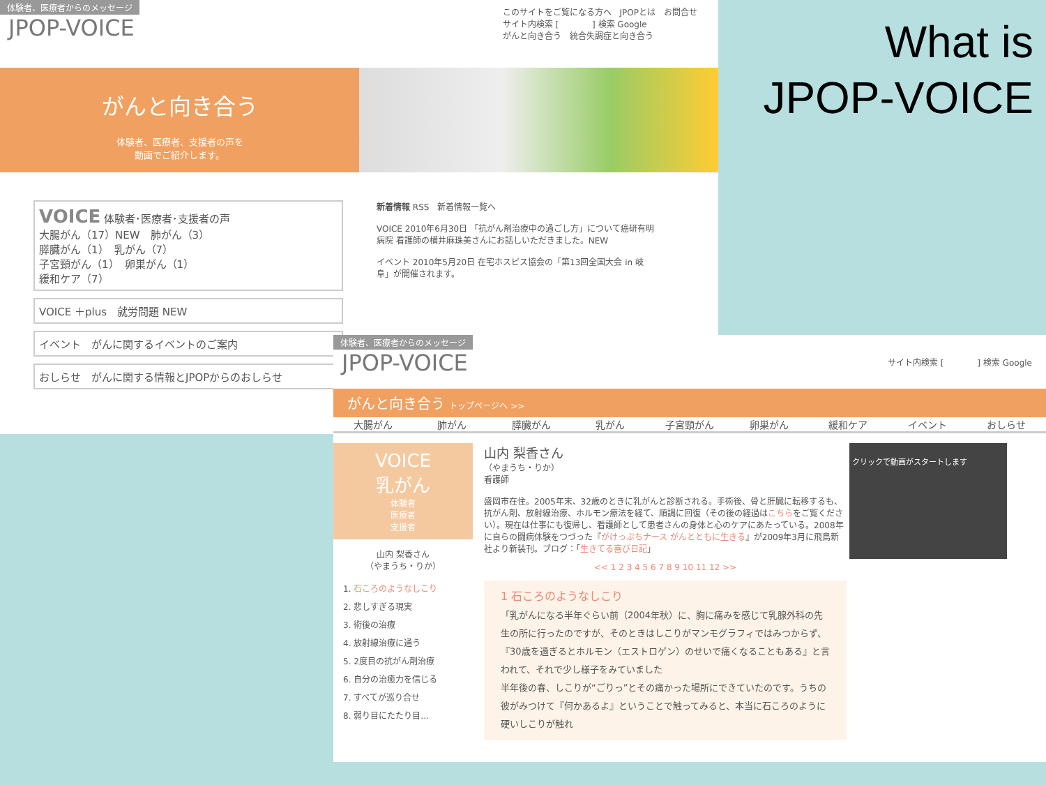What is
JPOP-VOICE
体験者、医療者からのメッセージ
JPOP-VOICE
このサイトをご覧になる方へ　JPOPとは　お問合せ
サイト内検索 [　　　　] 検索 Google
がんと向き合う　統合失調症と向き合う
がんと向き合う
体験者、医療者、支援者の声を
動画でご紹介します。
VOICE 体験者･医療者･支援者の声
大腸がん（17）NEW　肺がん（3）
膵臓がん（1）　乳がん（7）
子宮頸がん（1）　卵巣がん（1）
緩和ケア（7）
VOICE ＋plus　就労問題 NEW
イベント　がんに関するイベントのご案内
おしらせ　がんに関する情報とJPOPからのおしらせ
新着情報 RSS　新着情報一覧へ
VOICE 2010年6月30日 「抗がん剤治療中の過ごし方」について癌研有明病院 看護師の横井麻珠美さんにお話しいただきました。NEW
イベント 2010年5月20日 在宅ホスピス協会の「第13回全国大会 in 岐阜」が開催されます。
体験者、医療者からのメッセージ
JPOP-VOICE
サイト内検索 [　　　　] 検索 Google
がんと向き合う トップページへ >>
大腸がん 肺がん 膵臓がん 乳がん 子宮頸がん 卵巣がん 緩和ケア イベント おしらせ
VOICE
乳がん
体験者
医療者
支援者
山内 梨香さん
（やまうち・りか）
1. 石ころのようなしこり
2. 悲しすぎる現実
3. 術後の治療
4. 放射線治療に通う
5. 2度目の抗がん剤治療
6. 自分の治癒力を信じる
7. すべてが巡り合せ
8. 弱り目にたたり目…
山内 梨香さん
（やまうち・りか）
看護師
盛岡市在住。2005年末、32歳のときに乳がんと診断される。手術後、骨と肝臓に転移するも、抗がん剤、放射線治療、ホルモン療法を経て、順調に回復（その後の経過はこちらをご覧ください）。現在は仕事にも復帰し、看護師として患者さんの身体と心のケアにあたっている。2008年に自らの闘病体験をつづった『がけっぷちナース がんとともに生きる』が2009年3月に飛鳥新社より新装刊。ブログ：「生きてる喜び日記」
<< 1 2 3 4 5 6 7 8 9 10 11 12 >>
1 石ころのようなしこり
「乳がんになる半年ぐらい前（2004年秋）に、胸に痛みを感じて乳腺外科の先生の所に行ったのですが、そのときはしこりがマンモグラフィではみつからず、『30歳を過ぎるとホルモン（エストロゲン）のせいで痛くなることもある』と言われて、それで少し様子をみていました
半年後の春、しこりが“ごりっ”とその痛かった場所にできていたのです。うちの彼がみつけて『何かあるよ』ということで触ってみると、本当に石ころのように硬いしこりが触れ
クリックで動画がスタートします